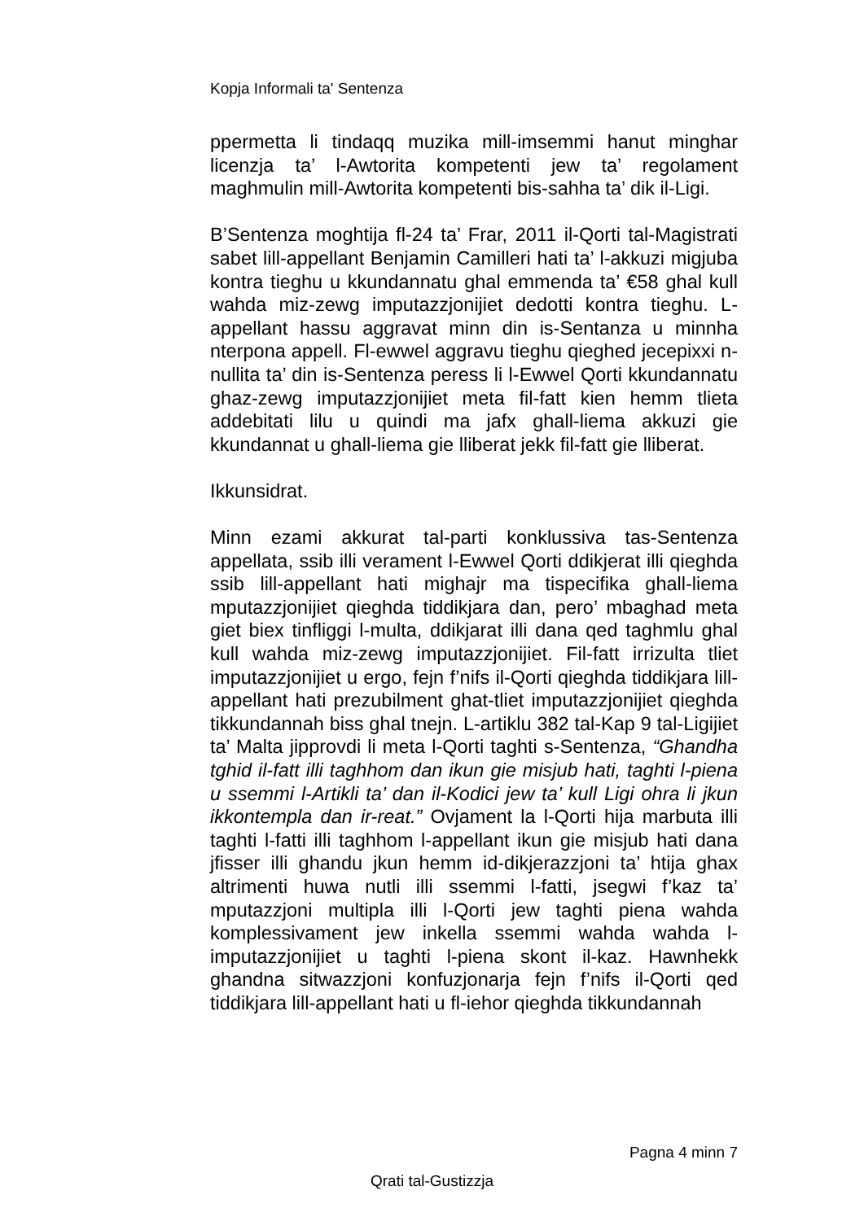Kopja Informali ta' Sentenza
ppermetta li tindaqq muzika mill-imsemmi hanut minghar licenzja ta’ l-Awtorita kompetenti jew ta’ regolament maghmulin mill-Awtorita kompetenti bis-sahha ta’ dik il-Ligi.
B’Sentenza moghtija fl-24 ta’ Frar, 2011 il-Qorti tal-Magistrati sabet lill-appellant Benjamin Camilleri hati ta’ l-akkuzi migjuba kontra tieghu u kkundannatu ghal emmenda ta’ €58 ghal kull wahda miz-zewg imputazzjonijiet dedotti kontra tieghu. L-appellant hassu aggravat minn din is-Sentanza u minnha nterpona appell. Fl-ewwel aggravu tieghu qieghed jecepixxi n-nullita ta’ din is-Sentenza peress li l-Ewwel Qorti kkundannatu ghaz-zewg imputazzjonijiet meta fil-fatt kien hemm tlieta addebitati lilu u quindi ma jafx ghall-liema akkuzi gie kkundannat u ghall-liema gie lliberat jekk fil-fatt gie lliberat.
Ikkunsidrat.
Minn ezami akkurat tal-parti konklussiva tas-Sentenza appellata, ssib illi verament l-Ewwel Qorti ddikjerat illi qieghda ssib lill-appellant hati mighajr ma tispecifika ghall-liema mputazzjonijiet qieghda tiddikjara dan, pero’ mbaghad meta giet biex tinfliggi l-multa, ddikjarat illi dana qed taghmlu ghal kull wahda miz-zewg imputazzjonijiet. Fil-fatt irrizulta tliet imputazzjonijiet u ergo, fejn f’nifs il-Qorti qieghda tiddikjara lill-appellant hati prezubilment ghat-tliet imputazzjonijiet qieghda tikkundannah biss ghal tnejn. L-artiklu 382 tal-Kap 9 tal-Ligijiet ta’ Malta jipprovdi li meta l-Qorti taghti s-Sentenza, “Ghandha tghid il-fatt illi taghhom dan ikun gie misjub hati, taghti l-piena u ssemmi l-Artikli ta’ dan il-Kodici jew ta’ kull Ligi ohra li jkun ikkontempla dan ir-reat.” Ovjament la l-Qorti hija marbuta illi taghti l-fatti illi taghhom l-appellant ikun gie misjub hati dana jfisser illi ghandu jkun hemm id-dikjerazzjoni ta’ htija ghax altrimenti huwa nutli illi ssemmi l-fatti, jsegwi f’kaz ta’ mputazzjoni multipla illi l-Qorti jew taghti piena wahda komplessivament jew inkella ssemmi wahda wahda l-imputazzjonijiet u taghti l-piena skont il-kaz. Hawnhekk ghandna sitwazzjoni konfuzjonarja fejn f’nifs il-Qorti qed tiddikjara lill-appellant hati u fl-iehor qieghda tikkundannah
Pagna 4 minn 7
Qrati tal-Gustizzja